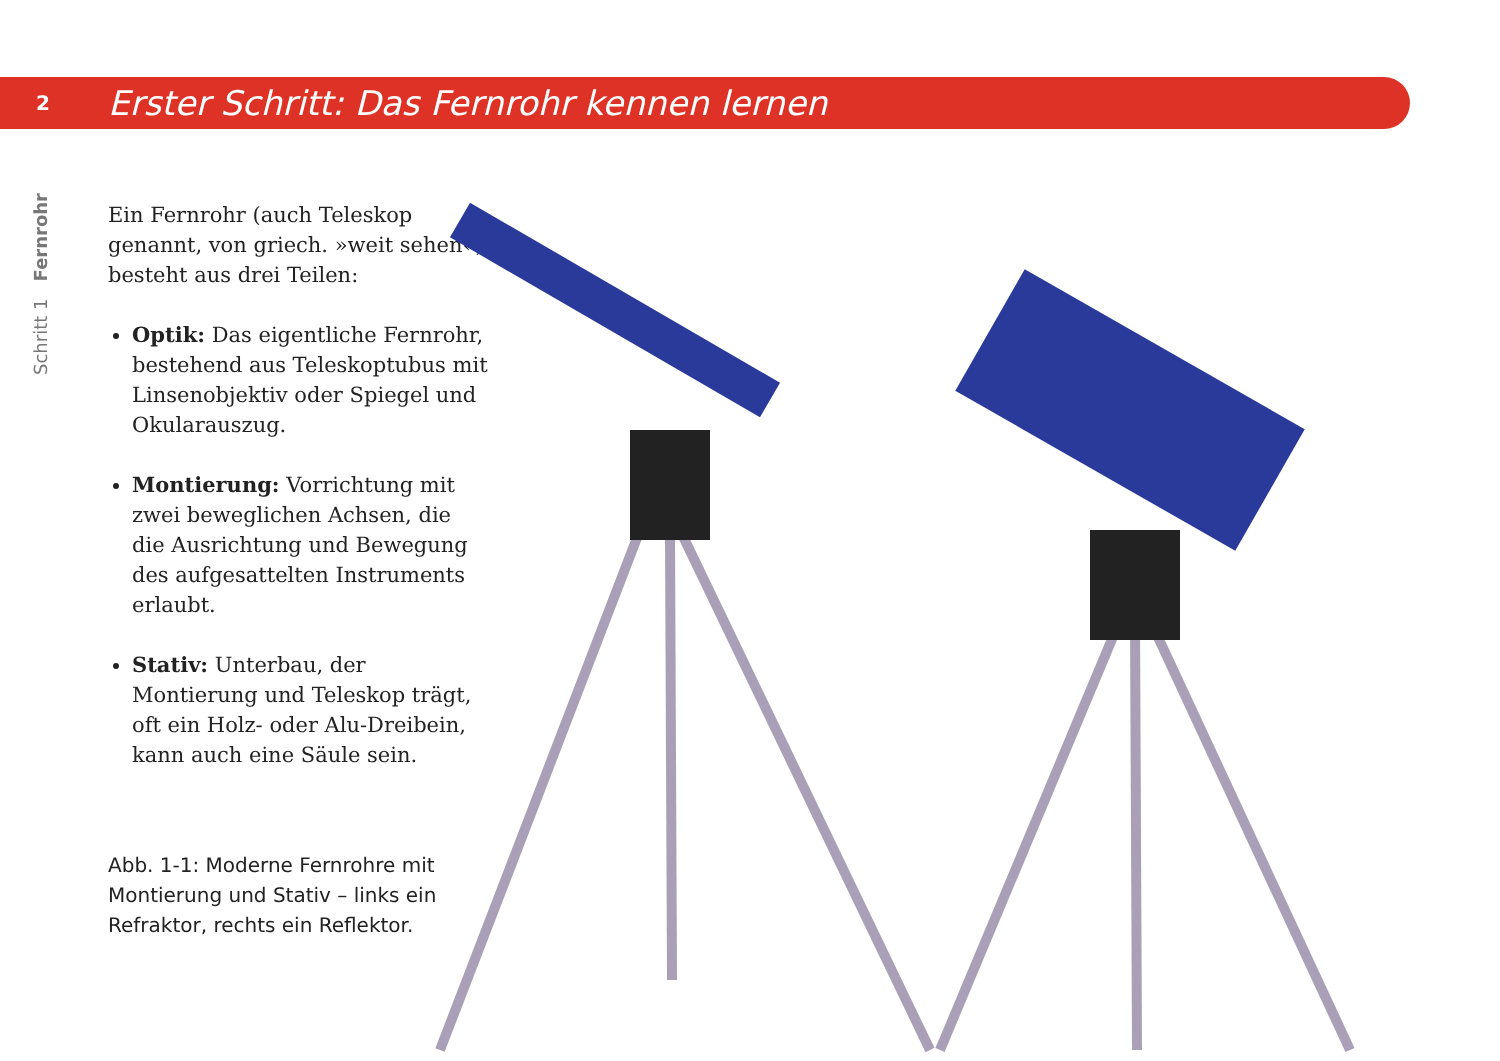2
Erster Schritt: Das Fernrohr kennen lernen
Schritt 1 Fernrohr
Ein Fernrohr (auch Teleskop genannt, von griech. »weit sehen«) besteht aus drei Teilen:
Optik: Das eigentliche Fernrohr, bestehend aus Teleskoptubus mit Linsenobjektiv oder Spiegel und Okularauszug.
Montierung: Vorrichtung mit zwei beweglichen Achsen, die die Ausrichtung und Bewegung des aufgesattelten Instruments erlaubt.
Stativ: Unterbau, der Montierung und Teleskop trägt, oft ein Holz- oder Alu-Dreibein, kann auch eine Säule sein.
Abb. 1-1: Moderne Fernrohre mit Montierung und Stativ – links ein Refraktor, rechts ein Reflektor.